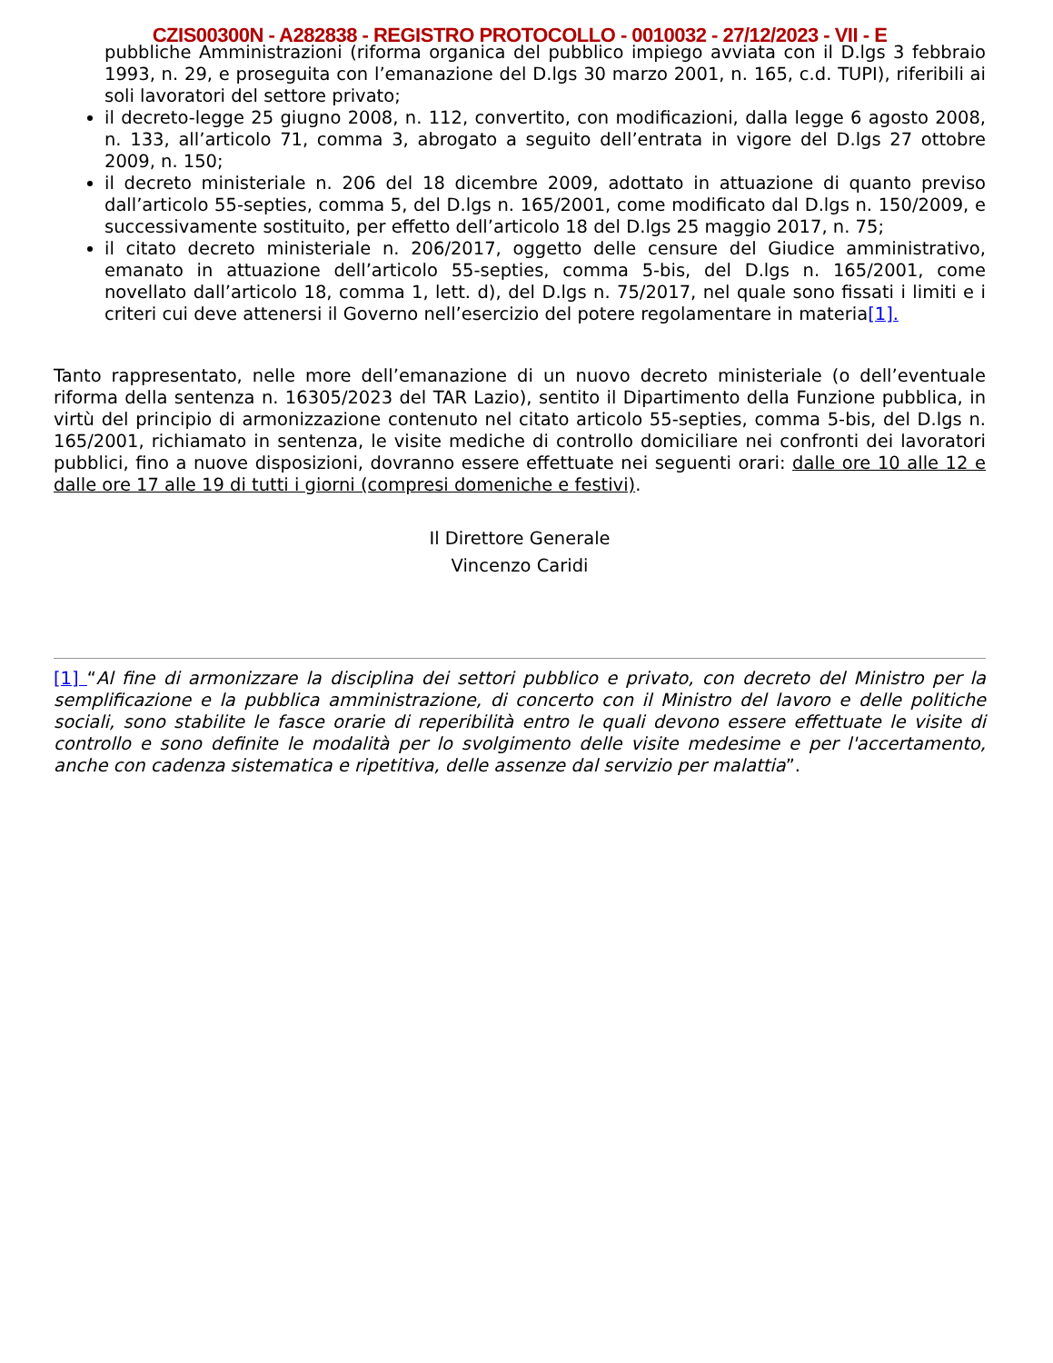CZIS00300N - A282838 - REGISTRO PROTOCOLLO - 0010032 - 27/12/2023 - VII - E
pubbliche Amministrazioni (riforma organica del pubblico impiego avviata con il D.lgs 3 febbraio 1993, n. 29, e proseguita con l’emanazione del D.lgs 30 marzo 2001, n. 165, c.d. TUPI), riferibili ai soli lavoratori del settore privato;
il decreto-legge 25 giugno 2008, n. 112, convertito, con modificazioni, dalla legge 6 agosto 2008, n. 133, all’articolo 71, comma 3, abrogato a seguito dell’entrata in vigore del D.lgs 27 ottobre 2009, n. 150;
il decreto ministeriale n. 206 del 18 dicembre 2009, adottato in attuazione di quanto previso dall’articolo 55-septies, comma 5, del D.lgs n. 165/2001, come modificato dal D.lgs n. 150/2009, e successivamente sostituito, per effetto dell’articolo 18 del D.lgs 25 maggio 2017, n. 75;
il citato decreto ministeriale n. 206/2017, oggetto delle censure del Giudice amministrativo, emanato in attuazione dell’articolo 55-septies, comma 5-bis, del D.lgs n. 165/2001, come novellato dall’articolo 18, comma 1, lett. d), del D.lgs n. 75/2017, nel quale sono fissati i limiti e i criteri cui deve attenersi il Governo nell’esercizio del potere regolamentare in materia[1].
Tanto rappresentato, nelle more dell’emanazione di un nuovo decreto ministeriale (o dell’eventuale riforma della sentenza n. 16305/2023 del TAR Lazio), sentito il Dipartimento della Funzione pubblica, in virtù del principio di armonizzazione contenuto nel citato articolo 55-septies, comma 5-bis, del D.lgs n. 165/2001, richiamato in sentenza, le visite mediche di controllo domiciliare nei confronti dei lavoratori pubblici, fino a nuove disposizioni, dovranno essere effettuate nei seguenti orari: dalle ore 10 alle 12 e dalle ore 17 alle 19 di tutti i giorni (compresi domeniche e festivi).
Il Direttore Generale
Vincenzo Caridi
[1] “Al fine di armonizzare la disciplina dei settori pubblico e privato, con decreto del Ministro per la semplificazione e la pubblica amministrazione, di concerto con il Ministro del lavoro e delle politiche sociali, sono stabilite le fasce orarie di reperibilità entro le quali devono essere effettuate le visite di controllo e sono definite le modalità per lo svolgimento delle visite medesime e per l'accertamento, anche con cadenza sistematica e ripetitiva, delle assenze dal servizio per malattia”.